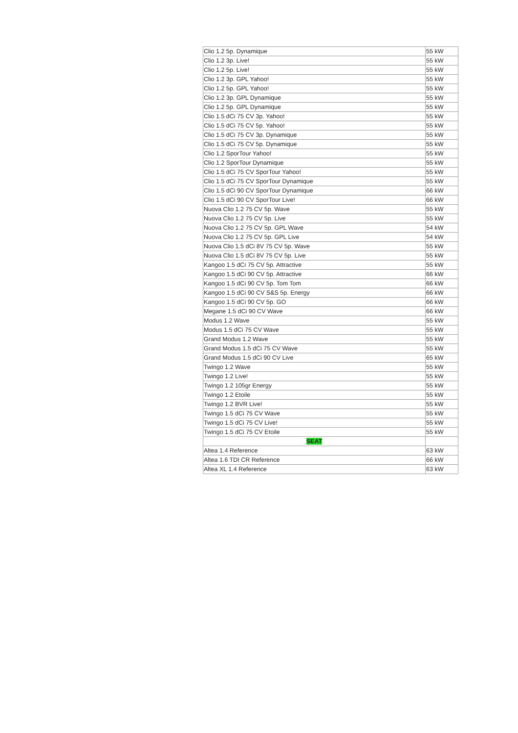| Clio 1.2 5p. Dynamique | 55 kW |
| Clio 1.2 3p. Live! | 55 kW |
| Clio 1.2 5p. Live! | 55 kW |
| Clio 1.2 3p. GPL Yahoo! | 55 kW |
| Clio 1.2 5p. GPL Yahoo! | 55 kW |
| Clio 1.2 3p. GPL Dynamique | 55 kW |
| Clio 1.2 5p. GPL Dynamique | 55 kW |
| Clio 1.5 dCi 75 CV 3p. Yahoo! | 55 kW |
| Clio 1.5 dCi 75 CV 5p. Yahoo! | 55 kW |
| Clio 1.5 dCi 75 CV 3p. Dynamique | 55 kW |
| Clio 1.5 dCi 75 CV 5p. Dynamique | 55 kW |
| Clio 1.2 SporTour Yahoo! | 55 kW |
| Clio 1.2 SporTour Dynamique | 55 kW |
| Clio 1.5 dCi 75 CV SporTour Yahoo! | 55 kW |
| Clio 1.5 dCi 75 CV SporTour Dynamique | 55 kW |
| Clio 1.5 dCi 90 CV SporTour Dynamique | 66 kW |
| Clio 1.5 dCi 90 CV SporTour Live! | 66 kW |
| Nuova Clio 1.2 75 CV 5p. Wave | 55 kW |
| Nuova Clio 1.2 75 CV 5p. Live | 55 kW |
| Nuova Clio 1.2 75 CV 5p. GPL Wave | 54 kW |
| Nuova Clio 1.2 75 CV 5p. GPL Live | 54 kW |
| Nuova Clio 1.5 dCi 8V 75 CV 5p. Wave | 55 kW |
| Nuova Clio 1.5 dCi 8V 75 CV 5p. Live | 55 kW |
| Kangoo 1.5 dCi 75 CV 5p. Attractive | 55 kW |
| Kangoo 1.5 dCi 90 CV 5p. Attractive | 66 kW |
| Kangoo 1.5 dCi 90 CV 5p. Tom Tom | 66 kW |
| Kangoo 1.5 dCi 90 CV S&S 5p. Energy | 66 kW |
| Kangoo 1.5 dCi 90 CV 5p. GO | 66 kW |
| Megane 1.5 dCi 90 CV Wave | 66 kW |
| Modus 1.2 Wave | 55 kW |
| Modus 1.5 dCi 75 CV Wave | 55 kW |
| Grand Modus 1.2 Wave | 55 kW |
| Grand Modus 1.5 dCi 75 CV Wave | 55 kW |
| Grand Modus 1.5 dCi 90 CV Live | 65 kW |
| Twingo 1.2 Wave | 55 kW |
| Twingo 1.2 Live! | 55 kW |
| Twingo 1.2 105gr Energy | 55 kW |
| Twingo 1.2 Etoile | 55 kW |
| Twingo 1.2 BVR Live! | 55 kW |
| Twingo 1.5 dCi 75 CV Wave | 55 kW |
| Twingo 1.5 dCi 75 CV Live! | 55 kW |
| Twingo 1.5 dCi 75 CV Etoile | 55 kW |
| SEAT | |
| Altea 1.4 Reference | 63 kW |
| Altea 1.6 TDI CR Reference | 66 kW |
| Altea XL 1.4 Reference | 63 kW |